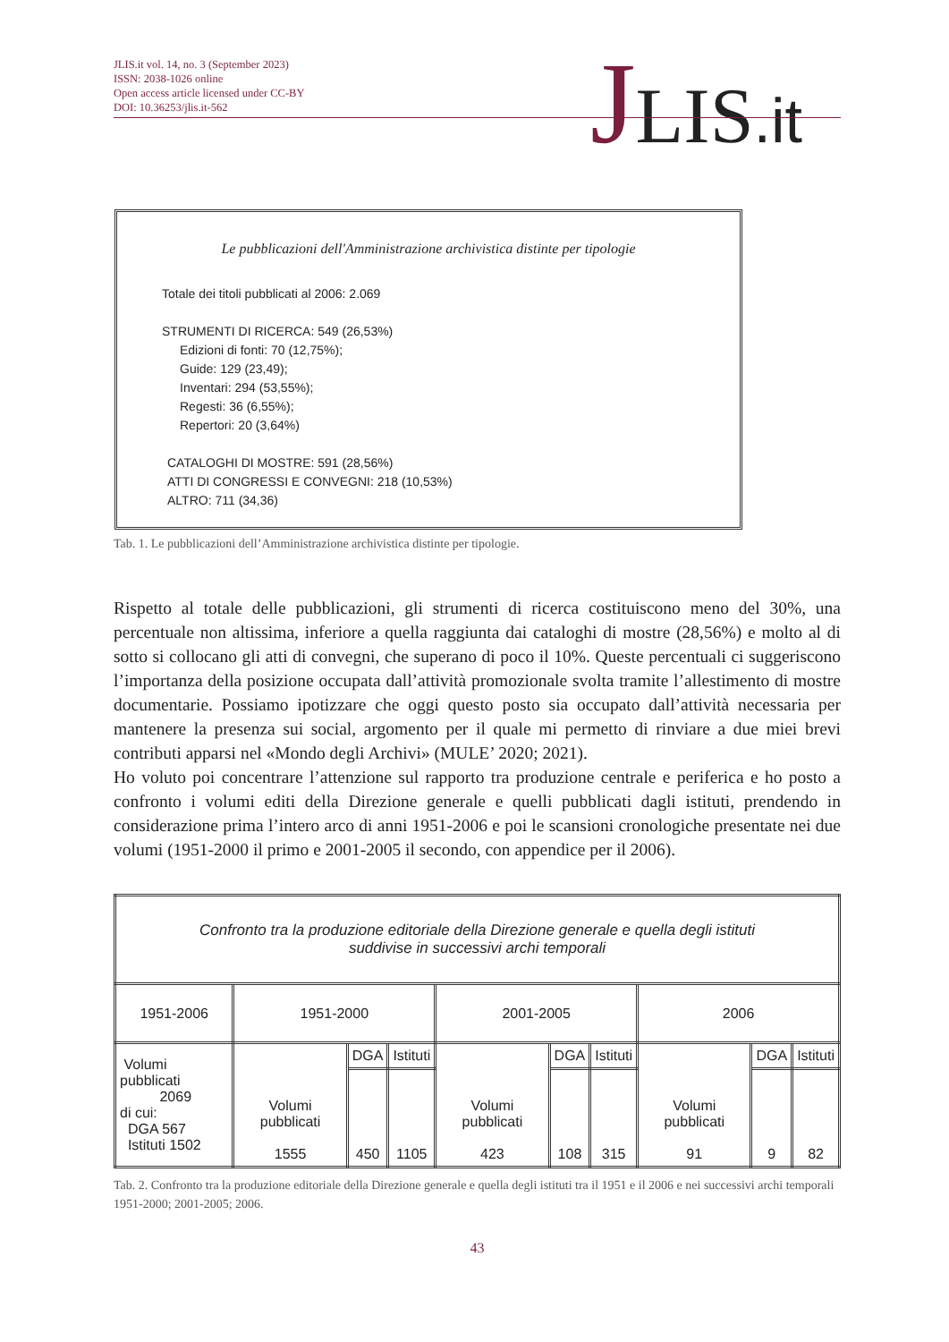JLIS.it vol. 14, no. 3 (September 2023)
ISSN: 2038-1026 online
Open access article licensed under CC-BY
DOI: 10.36253/jlis.it-562
JLIS.it
Le pubblicazioni dell'Amministrazione archivistica distinte per tipologie
Totale dei titoli pubblicati al 2006: 2.069
STRUMENTI DI RICERCA: 549 (26,53%)
Edizioni di fonti: 70 (12,75%);
Guide: 129 (23,49);
Inventari: 294 (53,55%);
Regesti: 36 (6,55%);
Repertori: 20 (3,64%)
CATALOGHI DI MOSTRE: 591 (28,56%)
ATTI DI CONGRESSI E CONVEGNI: 218 (10,53%)
ALTRO: 711 (34,36)
Tab. 1. Le pubblicazioni dell’Amministrazione archivistica distinte per tipologie.
Rispetto al totale delle pubblicazioni, gli strumenti di ricerca costituiscono meno del 30%, una percentuale non altissima, inferiore a quella raggiunta dai cataloghi di mostre (28,56%) e molto al di sotto si collocano gli atti di convegni, che superano di poco il 10%. Queste percentuali ci suggeriscono l’importanza della posizione occupata dall’attività promozionale svolta tramite l’allestimento di mostre documentarie. Possiamo ipotizzare che oggi questo posto sia occupato dall’attività necessaria per mantenere la presenza sui social, argomento per il quale mi permetto di rinviare a due miei brevi contributi apparsi nel «Mondo degli Archivi» (MULE’ 2020; 2021).
Ho voluto poi concentrare l’attenzione sul rapporto tra produzione centrale e periferica e ho posto a confronto i volumi editi della Direzione generale e quelli pubblicati dagli istituti, prendendo in considerazione prima l’intero arco di anni 1951-2006 e poi le scansioni cronologiche presentate nei due volumi (1951-2000 il primo e 2001-2005 il secondo, con appendice per il 2006).
| Confronto tra la produzione editoriale della Direzione generale e quella degli istituti suddivise in successivi archi temporali | | | | | | | | | |
| 1951-2006 | 1951-2000 | | | 2001-2005 | | | 2006 | | |
| Volumi pubblicati 2069 di cui: DGA 567 Istituti 1502 | Volumi pubblicati 1555 | DGA | Istituti | Volumi pubblicati 423 | DGA | Istituti | Volumi pubblicati 91 | DGA | Istituti |
| | | 450 | 1105 | | 108 | 315 | | 9 | 82 |
Tab. 2. Confronto tra la produzione editoriale della Direzione generale e quella degli istituti tra il 1951 e il 2006 e nei successivi archi temporali 1951-2000; 2001-2005; 2006.
43